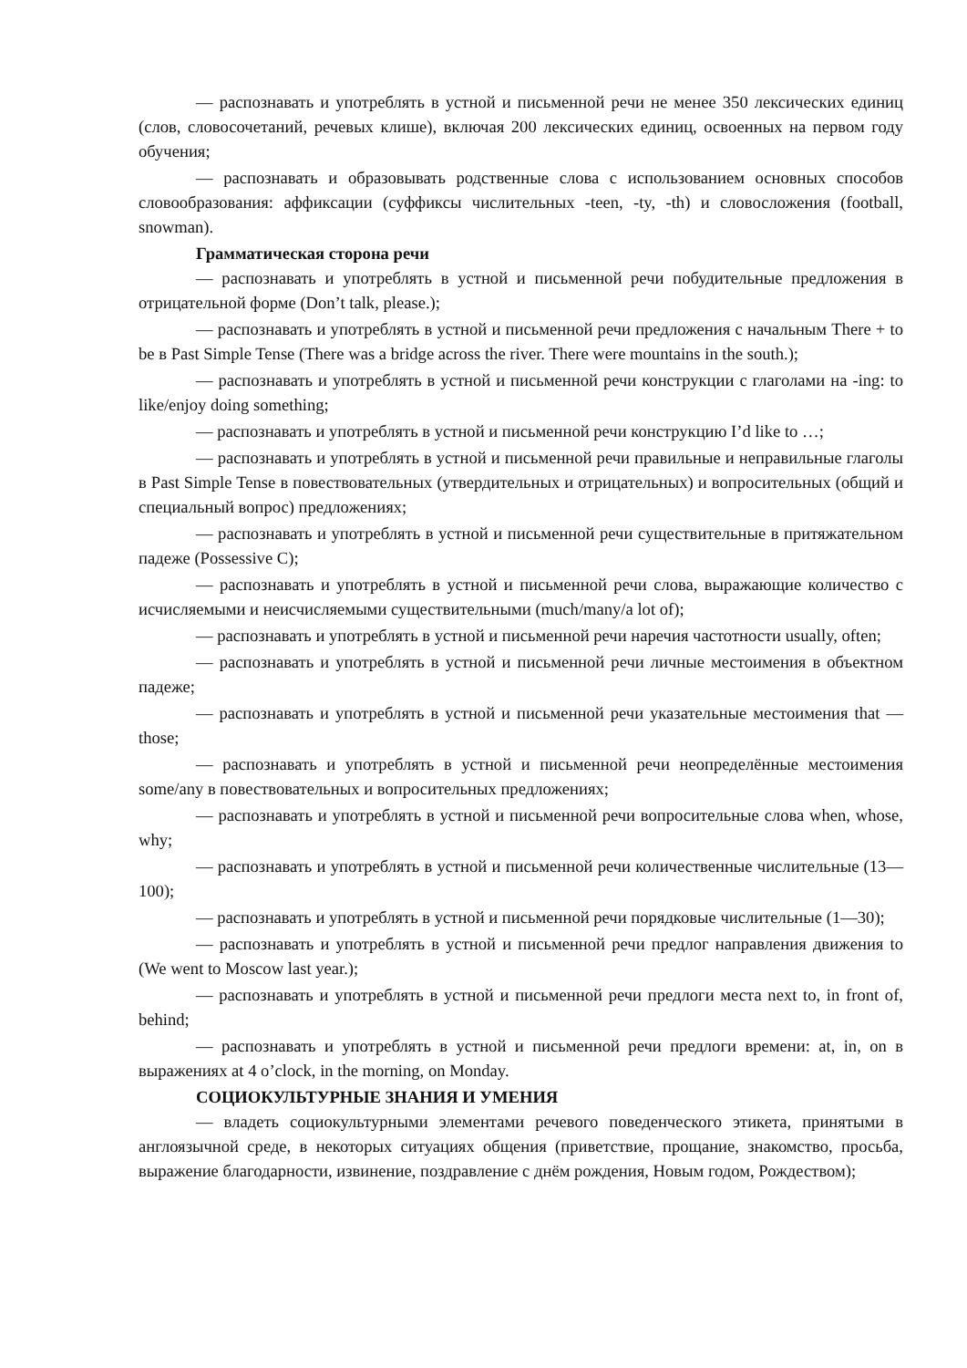— распознавать и употреблять в устной и письменной речи не менее 350 лексических единиц (слов, словосочетаний, речевых клише), включая 200 лексических единиц, освоенных на первом году обучения;
— распознавать и образовывать родственные слова с использованием основных способов словообразования: аффиксации (суффиксы числительных -teen, -ty, -th) и словосложения (football, snowman).
Грамматическая сторона речи
— распознавать и употреблять в устной и письменной речи побудительные предложения в отрицательной форме (Don’t talk, please.);
— распознавать и употреблять в устной и письменной речи предложения с начальным There + to be в Past Simple Tense (There was a bridge across the river. There were mountains in the south.);
— распознавать и употреблять в устной и письменной речи конструкции с глаголами на -ing: to like/enjoy doing something;
— распознавать и употреблять в устной и письменной речи конструкцию I’d like to …;
— распознавать и употреблять в устной и письменной речи правильные и неправильные глаголы в Past Simple Tense в повествовательных (утвердительных и отрицательных) и вопросительных (общий и специальный вопрос) предложениях;
— распознавать и употреблять в устной и письменной речи существительные в притяжательном падеже (Possessive C);
— распознавать и употреблять в устной и письменной речи слова, выражающие количество с исчисляемыми и неисчисляемыми существительными (much/many/a lot of);
— распознавать и употреблять в устной и письменной речи наречия частотности usually, often;
— распознавать и употреблять в устной и письменной речи личные местоимения в объектном падеже;
— распознавать и употреблять в устной и письменной речи указательные местоимения that —those;
— распознавать и употреблять в устной и письменной речи неопределённые местоимения some/any в повествовательных и вопросительных предложениях;
— распознавать и употреблять в устной и письменной речи вопросительные слова when, whose, why;
— распознавать и употреблять в устной и письменной речи количественные числительные (13—100);
— распознавать и употреблять в устной и письменной речи порядковые числительные (1—30);
— распознавать и употреблять в устной и письменной речи предлог направления движения to (We went to Moscow last year.);
— распознавать и употреблять в устной и письменной речи предлоги места next to, in front of, behind;
— распознавать и употреблять в устной и письменной речи предлоги времени: at, in, on в выражениях at 4 o’clock, in the morning, on Monday.
СОЦИОКУЛЬТУРНЫЕ ЗНАНИЯ И УМЕНИЯ
— владеть социокультурными элементами речевого поведенческого этикета, принятыми в англоязычной среде, в некоторых ситуациях общения (приветствие, прощание, знакомство, просьба, выражение благодарности, извинение, поздравление с днём рождения, Новым годом, Рождеством);